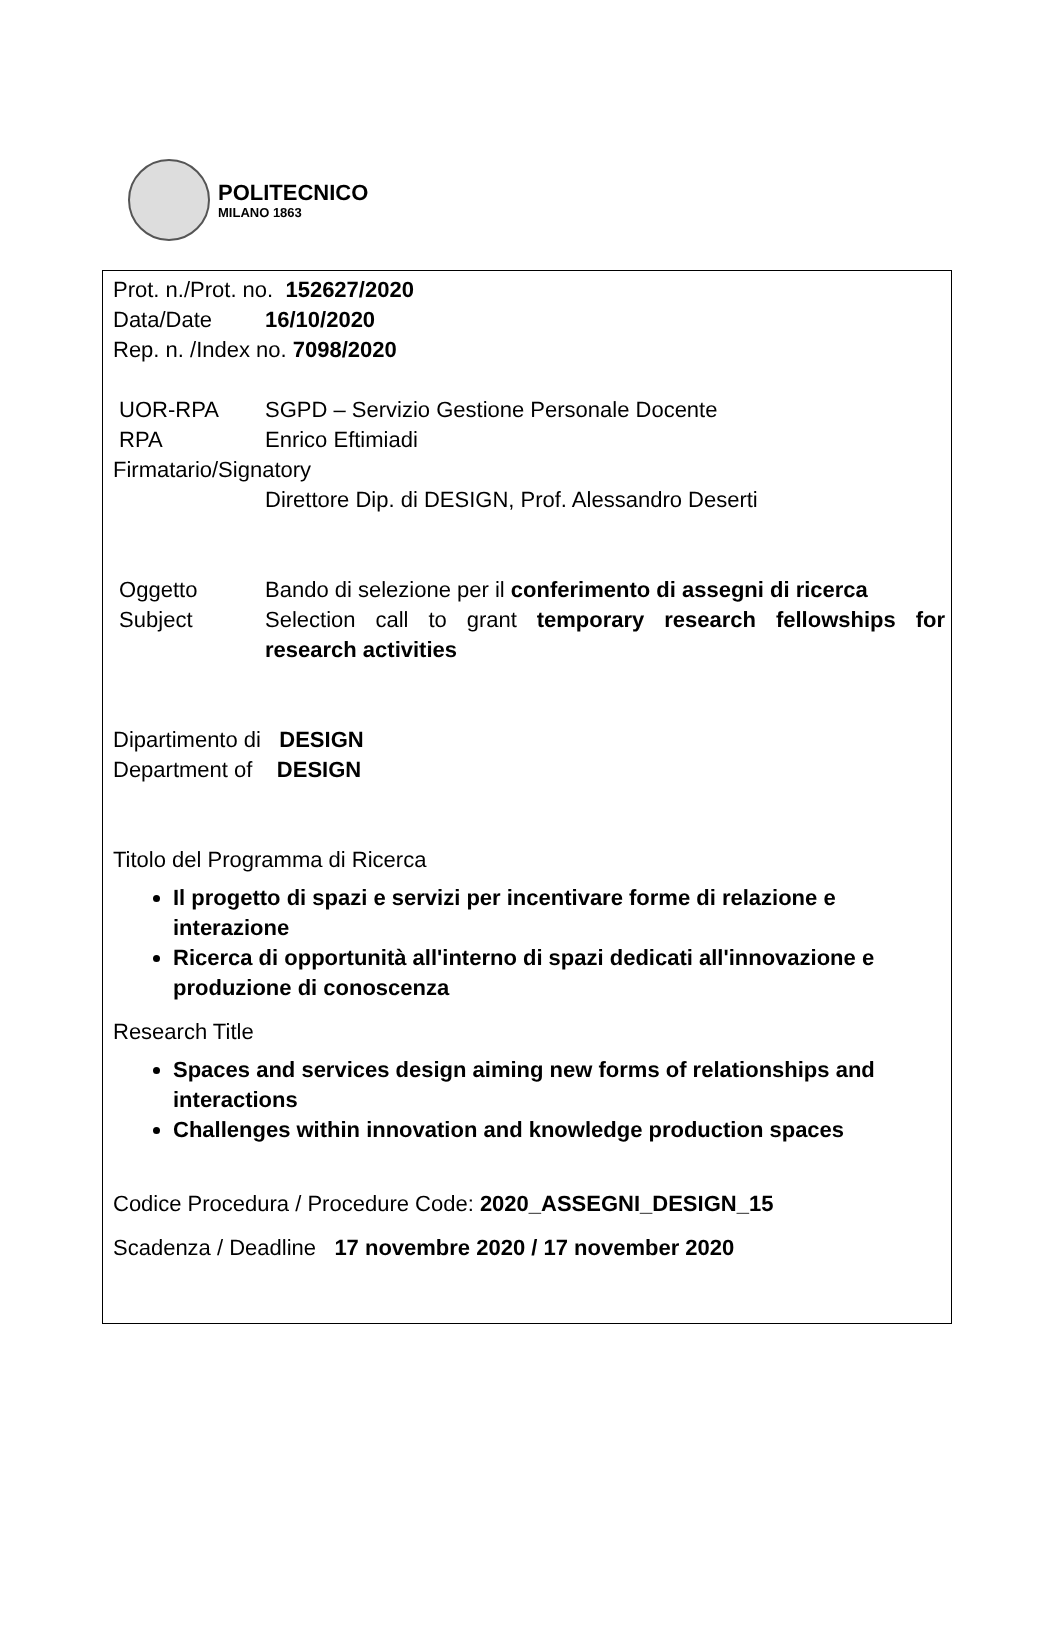POLITECNICO
MILANO 1863
Prot. n./Prot. no. 152627/2020
Data/Date 16/10/2020
Rep. n. /Index no. 7098/2020
UOR-RPA SGPD – Servizio Gestione Personale Docente
RPA Enrico Eftimiadi
Firmatario/Signatory
Direttore Dip. di DESIGN, Prof. Alessandro Deserti
Oggetto Bando di selezione per il conferimento di assegni di ricerca
Subject Selection call to grant temporary research fellowships for research activities
Dipartimento di DESIGN
Department of DESIGN
Titolo del Programma di Ricerca
Il progetto di spazi e servizi per incentivare forme di relazione e interazione
Ricerca di opportunità all'interno di spazi dedicati all'innovazione e produzione di conoscenza
Research Title
Spaces and services design aiming new forms of relationships and interactions
Challenges within innovation and knowledge production spaces
Codice Procedura / Procedure Code: 2020_ASSEGNI_DESIGN_15
Scadenza / Deadline 17 novembre 2020 / 17 november 2020